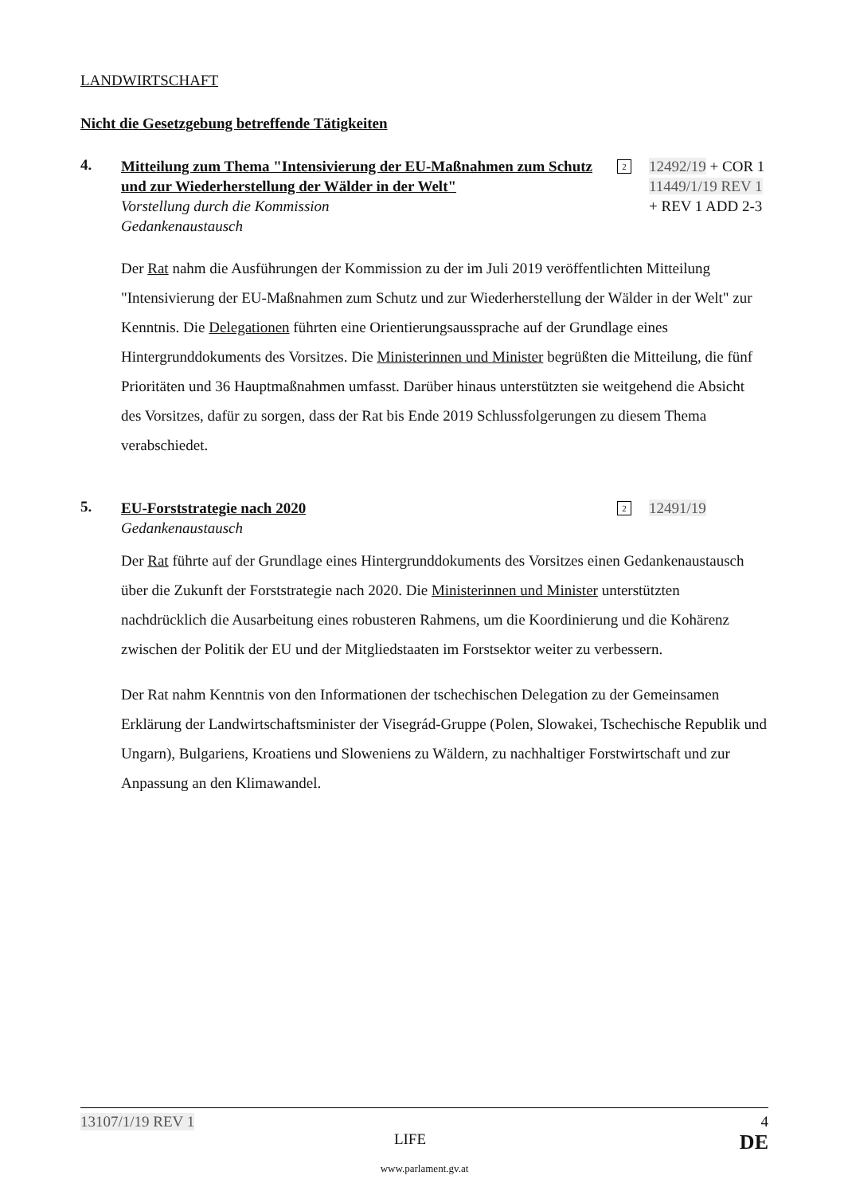LANDWIRTSCHAFT
Nicht die Gesetzgebung betreffende Tätigkeiten
4.
Mitteilung zum Thema "Intensivierung der EU-Maßnahmen zum Schutz und zur Wiederherstellung der Wälder in der Welt"
Vorstellung durch die Kommission
Gedankenaustausch
2
12492/19 + COR 1
11449/1/19 REV 1
+ REV 1 ADD 2-3
Der Rat nahm die Ausführungen der Kommission zu der im Juli 2019 veröffentlichten Mitteilung "Intensivierung der EU-Maßnahmen zum Schutz und zur Wiederherstellung der Wälder in der Welt" zur Kenntnis. Die Delegationen führten eine Orientierungsaussprache auf der Grundlage eines Hintergrunddokuments des Vorsitzes. Die Ministerinnen und Minister begrüßten die Mitteilung, die fünf Prioritäten und 36 Hauptmaßnahmen umfasst. Darüber hinaus unterstützten sie weitgehend die Absicht des Vorsitzes, dafür zu sorgen, dass der Rat bis Ende 2019 Schlussfolgerungen zu diesem Thema verabschiedet.
5.
EU-Forststrategie nach 2020
Gedankenaustausch
2
12491/19
Der Rat führte auf der Grundlage eines Hintergrunddokuments des Vorsitzes einen Gedankenaustausch über die Zukunft der Forststrategie nach 2020. Die Ministerinnen und Minister unterstützten nachdrücklich die Ausarbeitung eines robusteren Rahmens, um die Koordinierung und die Kohärenz zwischen der Politik der EU und der Mitgliedstaaten im Forstsektor weiter zu verbessern.
Der Rat nahm Kenntnis von den Informationen der tschechischen Delegation zu der Gemeinsamen Erklärung der Landwirtschaftsminister der Visegrád-Gruppe (Polen, Slowakei, Tschechische Republik und Ungarn), Bulgariens, Kroatiens und Sloweniens zu Wäldern, zu nachhaltiger Forstwirtschaft und zur Anpassung an den Klimawandel.
13107/1/19 REV 1 4
LIFE DE
www.parlament.gv.at